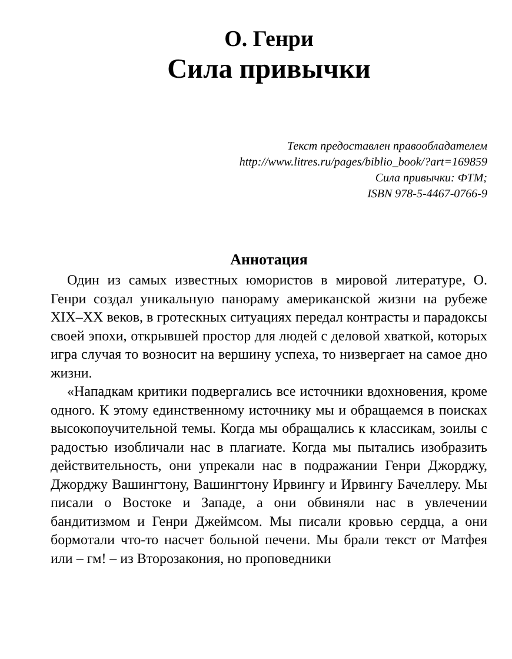О. Генри
Сила привычки
Текст предоставлен правообладателем
http://www.litres.ru/pages/biblio_book/?art=169859
Сила привычки: ФТМ;
ISBN 978-5-4467-0766-9
Аннотация
Один из самых известных юмористов в мировой литературе, О. Генри создал уникальную панораму американской жизни на рубеже XIX–XX веков, в гротескных ситуациях передал контрасты и парадоксы своей эпохи, открывшей простор для людей с деловой хваткой, которых игра случая то возносит на вершину успеха, то низвергает на самое дно жизни.
«Нападкам критики подвергались все источники вдохновения, кроме одного. К этому единственному источнику мы и обращаемся в поисках высокопоучительной темы. Когда мы обращались к классикам, зоилы с радостью изобличали нас в плагиате. Когда мы пытались изобразить действительность, они упрекали нас в подражании Генри Джорджу, Джорджу Вашингтону, Вашингтону Ирвингу и Ирвингу Бачеллеру. Мы писали о Востоке и Западе, а они обвиняли нас в увлечении бандитизмом и Генри Джеймсом. Мы писали кровью сердца, а они бормотали что-то насчет больной печени. Мы брали текст от Матфея или – гм! – из Второзакония, но проповедники